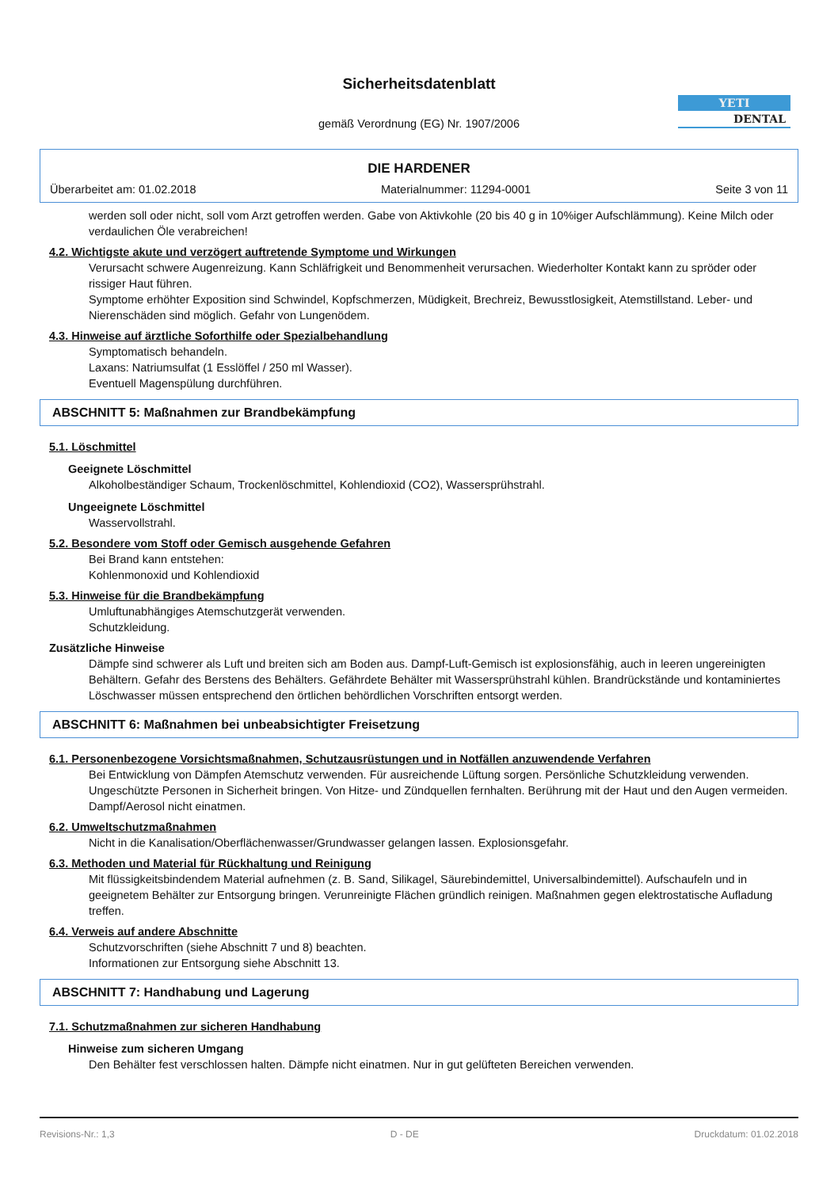Sicherheitsdatenblatt
gemäß Verordnung (EG) Nr. 1907/2006
YETI
DENTAL
DIE HARDENER
Überarbeitet am: 01.02.2018 Materialnummer: 11294-0001 Seite 3 von 11
werden soll oder nicht, soll vom Arzt getroffen werden. Gabe von Aktivkohle (20 bis 40 g in 10%iger Aufschlämmung). Keine Milch oder verdaulichen Öle verabreichen!
4.2. Wichtigste akute und verzögert auftretende Symptome und Wirkungen
Verursacht schwere Augenreizung. Kann Schläfrigkeit und Benommenheit verursachen. Wiederholter Kontakt kann zu spröder oder rissiger Haut führen.
Symptome erhöhter Exposition sind Schwindel, Kopfschmerzen, Müdigkeit, Brechreiz, Bewusstlosigkeit, Atemstillstand. Leber- und Nierenschäden sind möglich. Gefahr von Lungenödem.
4.3. Hinweise auf ärztliche Soforthilfe oder Spezialbehandlung
Symptomatisch behandeln.
Laxans: Natriumsulfat (1 Esslöffel / 250 ml Wasser).
Eventuell Magenspülung durchführen.
ABSCHNITT 5: Maßnahmen zur Brandbekämpfung
5.1. Löschmittel
Geeignete Löschmittel
Alkoholbeständiger Schaum, Trockenlöschmittel, Kohlendioxid (CO2), Wassersprühstrahl.
Ungeeignete Löschmittel
Wasservollstrahl.
5.2. Besondere vom Stoff oder Gemisch ausgehende Gefahren
Bei Brand kann entstehen:
Kohlenmonoxid und Kohlendioxid
5.3. Hinweise für die Brandbekämpfung
Umluftunabhängiges Atemschutzgerät verwenden.
Schutzkleidung.
Zusätzliche Hinweise
Dämpfe sind schwerer als Luft und breiten sich am Boden aus. Dampf-Luft-Gemisch ist explosionsfähig, auch in leeren ungereinigten Behältern. Gefahr des Berstens des Behälters. Gefährdete Behälter mit Wassersprühstrahl kühlen. Brandrückstände und kontaminiertes Löschwasser müssen entsprechend den örtlichen behördlichen Vorschriften entsorgt werden.
ABSCHNITT 6: Maßnahmen bei unbeabsichtigter Freisetzung
6.1. Personenbezogene Vorsichtsmaßnahmen, Schutzausrüstungen und in Notfällen anzuwendende Verfahren
Bei Entwicklung von Dämpfen Atemschutz verwenden. Für ausreichende Lüftung sorgen. Persönliche Schutzkleidung verwenden. Ungeschützte Personen in Sicherheit bringen. Von Hitze- und Zündquellen fernhalten. Berührung mit der Haut und den Augen vermeiden. Dampf/Aerosol nicht einatmen.
6.2. Umweltschutzmaßnahmen
Nicht in die Kanalisation/Oberflächenwasser/Grundwasser gelangen lassen. Explosionsgefahr.
6.3. Methoden und Material für Rückhaltung und Reinigung
Mit flüssigkeitsbindendem Material aufnehmen (z. B. Sand, Silikagel, Säurebindemittel, Universalbindemittel). Aufschaufeln und in geeignetem Behälter zur Entsorgung bringen. Verunreinigte Flächen gründlich reinigen. Maßnahmen gegen elektrostatische Aufladung treffen.
6.4. Verweis auf andere Abschnitte
Schutzvorschriften (siehe Abschnitt 7 und 8) beachten.
Informationen zur Entsorgung siehe Abschnitt 13.
ABSCHNITT 7: Handhabung und Lagerung
7.1. Schutzmaßnahmen zur sicheren Handhabung
Hinweise zum sicheren Umgang
Den Behälter fest verschlossen halten. Dämpfe nicht einatmen. Nur in gut gelüfteten Bereichen verwenden.
Revisions-Nr.: 1,3 D - DE Druckdatum: 01.02.2018